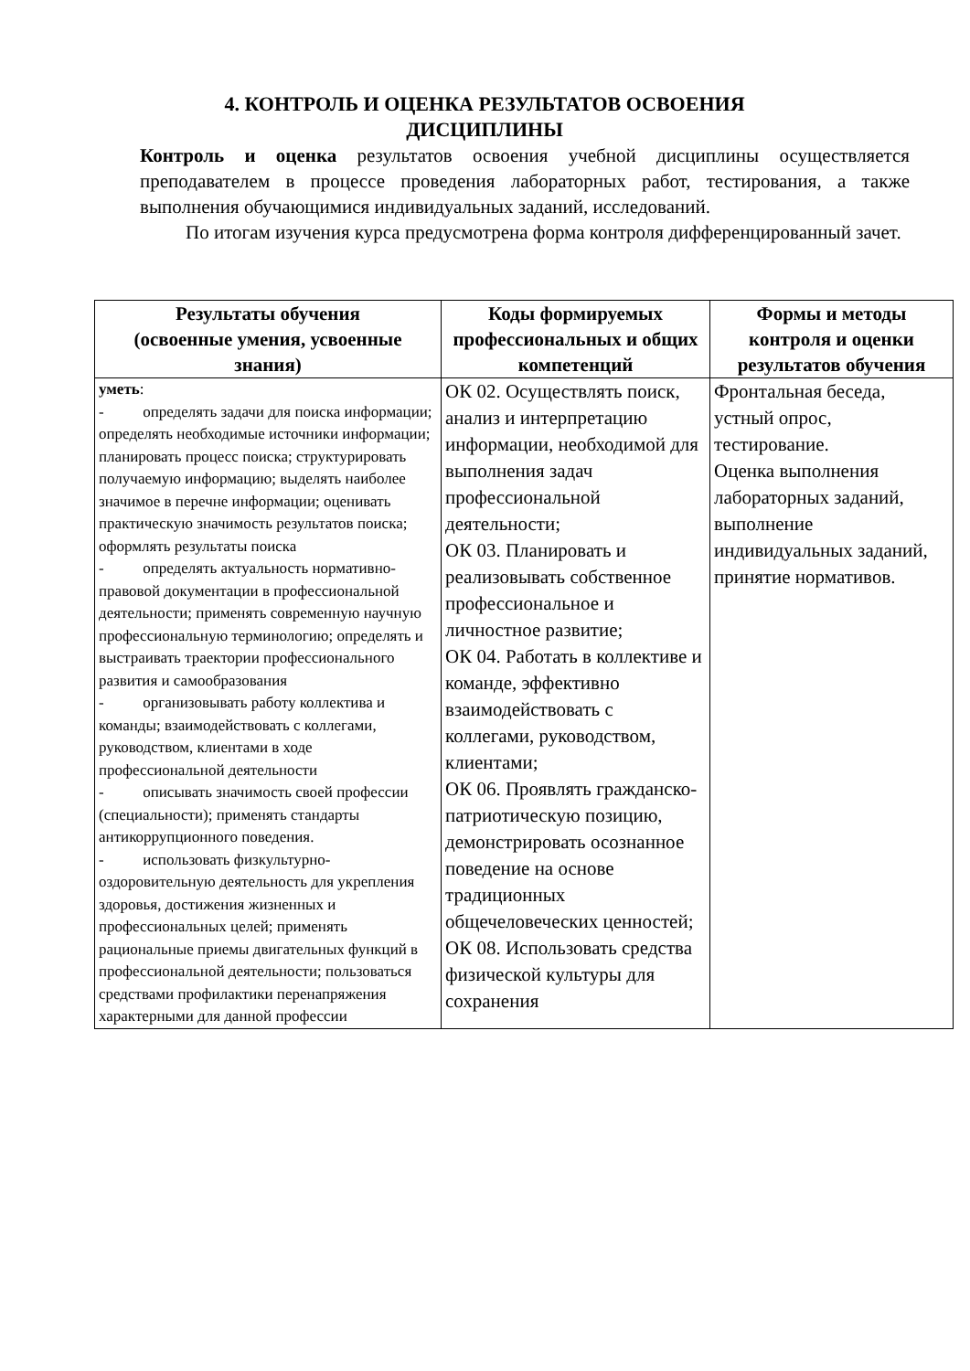4. КОНТРОЛЬ И ОЦЕНКА РЕЗУЛЬТАТОВ ОСВОЕНИЯ ДИСЦИПЛИНЫ
Контроль и оценка результатов освоения учебной дисциплины осуществляется преподавателем в процессе проведения лабораторных работ, тестирования, а также выполнения обучающимися индивидуальных заданий, исследований.
По итогам изучения курса предусмотрена форма контроля дифференцированный зачет.
| Результаты обучения (освоенные умения, усвоенные знания) | Коды формируемых профессиональных и общих компетенций | Формы и методы контроля и оценки результатов обучения |
| --- | --- | --- |
| уметь : - определять задачи для поиска информации; определять необходимые источники информации; планировать процесс поиска; структурировать получаемую информацию; выделять наиболее значимое в перечне информации; оценивать практическую значимость результатов поиска; оформлять результаты поиска - определять актуальность нормативно-правовой документации в профессиональной деятельности; применять современную научную профессиональную терминологию; определять и выстраивать траектории профессионального развития и самообразования - организовывать работу коллектива и команды; взаимодействовать с коллегами, руководством, клиентами в ходе профессиональной деятельности - описывать значимость своей профессии (специальности); применять стандарты антикоррупционного поведения. - использовать физкультурно-оздоровительную деятельность для укрепления здоровья, достижения жизненных и профессиональных целей; применять рациональные приемы двигательных функций в профессиональной деятельности; пользоваться средствами профилактики перенапряжения характерными для данной профессии | ОК 02. Осуществлять поиск, анализ и интерпретацию информации, необходимой для выполнения задач профессиональной деятельности; ОК 03. Планировать и реализовывать собственное профессиональное и личностное развитие; ОК 04. Работать в коллективе и команде, эффективно взаимодействовать с коллегами, руководством, клиентами; ОК 06. Проявлять гражданско-патриотическую позицию, демонстрировать осознанное поведение на основе традиционных общечеловеческих ценностей; ОК 08. Использовать средства физической культуры для сохранения | Фронтальная беседа, устный опрос, тестирование. Оценка выполнения лабораторных заданий, выполнение индивидуальных заданий, принятие нормативов. |